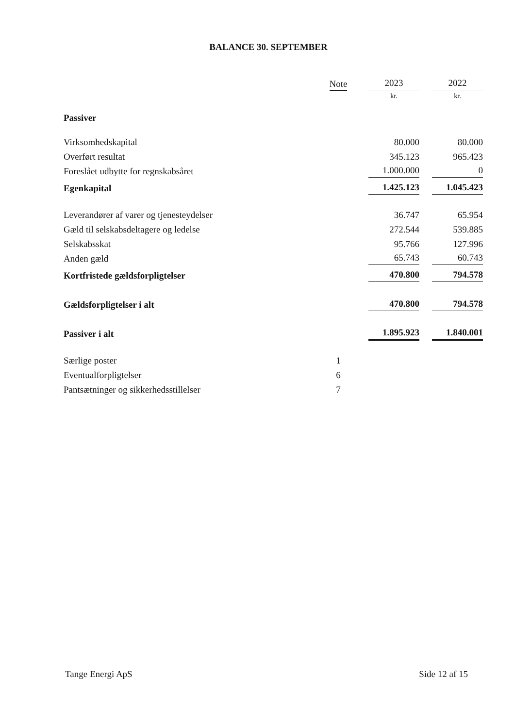BALANCE 30. SEPTEMBER
| | Note | 2023 | 2022 |
| --- | --- | --- | --- |
| | | kr. | kr. |
| Passiver | | | |
| Virksomhedskapital | | 80.000 | 80.000 |
| Overført resultat | | 345.123 | 965.423 |
| Foreslået udbytte for regnskabsåret | | 1.000.000 | 0 |
| Egenkapital | | 1.425.123 | 1.045.423 |
| Leverandører af varer og tjenesteydelser | | 36.747 | 65.954 |
| Gæld til selskabsdeltagere og ledelse | | 272.544 | 539.885 |
| Selskabsskat | | 95.766 | 127.996 |
| Anden gæld | | 65.743 | 60.743 |
| Kortfristede gældsforpligtelser | | 470.800 | 794.578 |
| Gældsforpligtelser i alt | | 470.800 | 794.578 |
| Passiver i alt | | 1.895.923 | 1.840.001 |
| Særlige poster | 1 | | |
| Eventualforpligtelser | 6 | | |
| Pantsætninger og sikkerhedsstillelser | 7 | | |
Tange Energi ApS Side 12 af 15